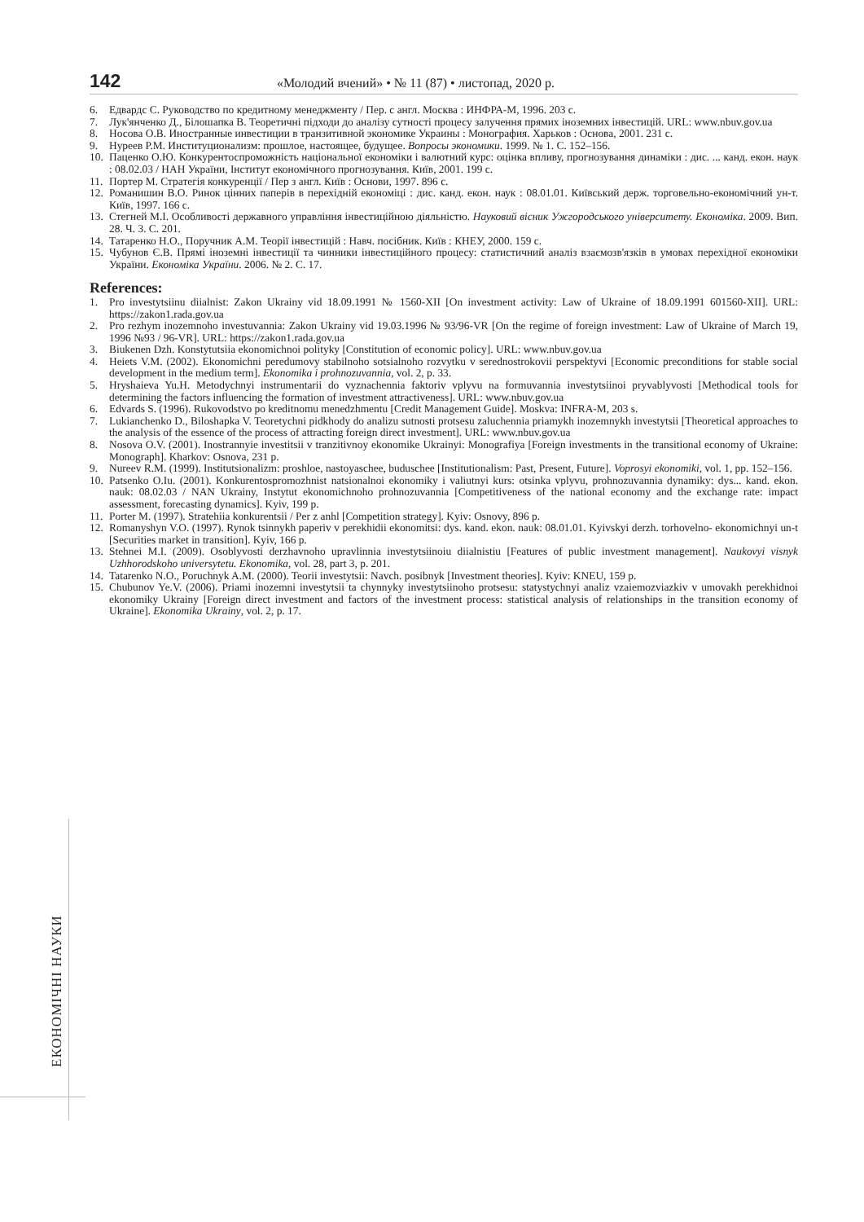142 «Молодий вчений» • № 11 (87) • листопад, 2020 р.
6. Едвардс С. Руководство по кредитному менеджменту / Пер. с англ. Москва : ИНФРА-М, 1996. 203 с.
7. Лук'янченко Д., Білошапка В. Теоретичні підходи до аналізу сутності процесу залучення прямих іноземних інвестицій. URL: www.nbuv.gov.ua
8. Носова О.В. Иностранные инвестиции в транзитивной экономике Украины : Монография. Харьков : Основа, 2001. 231 с.
9. Нуреев Р.М. Институционализм: прошлое, настоящее, будущее. Вопросы экономики. 1999. № 1. С. 152–156.
10. Паценко О.Ю. Конкурентоспроможність національної економіки і валютний курс: оцінка впливу, прогнозування динаміки : дис. ... канд. екон. наук : 08.02.03 / НАН України, Інститут економічного прогнозування. Київ, 2001. 199 с.
11. Портер М. Стратегія конкуренції / Пер з англ. Київ : Основи, 1997. 896 с.
12. Романишин В.О. Ринок цінних паперів в перехідній економіці : дис. канд. екон. наук : 08.01.01. Київський держ. торговельно-економічний ун-т. Київ, 1997. 166 с.
13. Стегней М.І. Особливості державного управління інвестиційною діяльністю. Науковий вісник Ужгородського університету. Економіка. 2009. Вип. 28. Ч. 3. С. 201.
14. Татаренко Н.О., Поручник А.М. Теорії інвестицій : Навч. посібник. Київ : КНЕУ, 2000. 159 с.
15. Чубунов Є.В. Прямі іноземні інвестиції та чинники інвестиційного процесу: статистичний аналіз взаємозв'язків в умовах перехідної економіки України. Економіка України. 2006. № 2. С. 17.
References:
1. Pro investytsiinu diialnist: Zakon Ukrainy vid 18.09.1991 № 1560-XII [On investment activity: Law of Ukraine of 18.09.1991 601560-XII]. URL: https://zakon1.rada.gov.ua
2. Pro rezhym inozemnoho investuvannia: Zakon Ukrainy vid 19.03.1996 № 93/96-VR [On the regime of foreign investment: Law of Ukraine of March 19, 1996 №93 / 96-VR]. URL: https://zakon1.rada.gov.ua
3. Biukenen Dzh. Konstytutsiia ekonomichnoi polityky [Constitution of economic policy]. URL: www.nbuv.gov.ua
4. Heiets V.M. (2002). Ekonomichni peredumovy stabilnoho sotsialnoho rozvytku v serednostrokovii perspektyvi [Economic preconditions for stable social development in the medium term]. Ekonomika i prohnozuvannia, vol. 2, p. 33.
5. Hryshaieva Yu.H. Metodychnyi instrumentarii do vyznachennia faktoriv vplyvu na formuvannia investytsiinoi pryvablyvosti [Methodical tools for determining the factors influencing the formation of investment attractiveness]. URL: www.nbuv.gov.ua
6. Edvards S. (1996). Rukovodstvo po kreditnomu menedzhmentu [Credit Management Guide]. Moskva: INFRA-M, 203 s.
7. Lukianchenko D., Biloshapka V. Teoretychni pidkhody do analizu sutnosti protsesu zaluchennia priamykh inozemnykh investytsii [Theoretical approaches to the analysis of the essence of the process of attracting foreign direct investment]. URL: www.nbuv.gov.ua
8. Nosova O.V. (2001). Inostrannyie investitsii v tranzitivnoy ekonomike Ukrainyi: Monografiya [Foreign investments in the transitional economy of Ukraine: Monograph]. Kharkov: Osnova, 231 p.
9. Nureev R.M. (1999). Institutsionalizm: proshloe, nastoyaschee, buduschee [Institutionalism: Past, Present, Future]. Voprosyi ekonomiki, vol. 1, pp. 152–156.
10. Patsenko O.Iu. (2001). Konkurentospromozhnist natsionalnoi ekonomiky i valiutnyi kurs: otsinka vplyvu, prohnozuvannia dynamiky: dys... kand. ekon. nauk: 08.02.03 / NAN Ukrainy, Instytut ekonomichnoho prohnozuvannia [Competitiveness of the national economy and the exchange rate: impact assessment, forecasting dynamics]. Kyiv, 199 p.
11. Porter M. (1997). Stratehiia konkurentsii / Per z anhl [Competition strategy]. Kyiv: Osnovy, 896 p.
12. Romanyshyn V.O. (1997). Rynok tsinnykh paperiv v perekhidii ekonomitsi: dys. kand. ekon. nauk: 08.01.01. Kyivskyi derzh. torhovelno- ekonomichnyi un-t [Securities market in transition]. Kyiv, 166 p.
13. Stehnei M.I. (2009). Osoblyvosti derzhavnoho upravlinnia investytsiinoiu diialnistiu [Features of public investment management]. Naukovyi visnyk Uzhhorodskoho universytetu. Ekonomika, vol. 28, part 3, p. 201.
14. Tatarenko N.O., Poruchnyk A.M. (2000). Teorii investytsii: Navch. posibnyk [Investment theories]. Kyiv: KNEU, 159 p.
15. Chubunov Ye.V. (2006). Priami inozemni investytsii ta chynnyky investytsiinoho protsesu: statystychnyi analiz vzaiemozviazkiv v umovakh perekhidnoi ekonomiky Ukrainy [Foreign direct investment and factors of the investment process: statistical analysis of relationships in the transition economy of Ukraine]. Ekonomika Ukrainy, vol. 2, p. 17.
ЕКОНОМІЧНІ НАУКИ